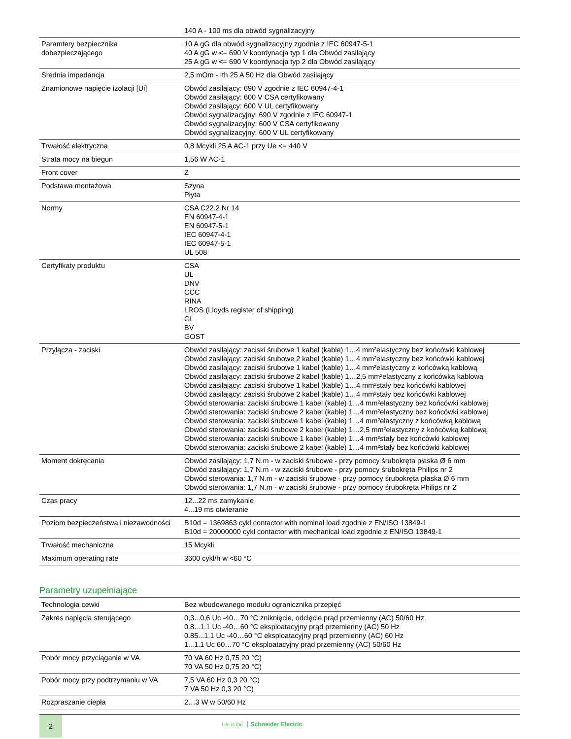| | 140 A - 100 ms dla obwód sygnalizacyjny |
| Paramtery bezpiecznika dobezpieczającego | 10 A gG dla obwód sygnalizacyjny zgodnie z IEC 60947-5-1 40 A gG w <= 690 V koordynacja typ 1 dla Obwód zasilający 25 A gG w <= 690 V koordynacja typ 2 dla Obwód zasilający |
| Srednia impedancja | 2,5 mOm - Ith 25 A 50 Hz dla Obwód zasilający |
| Znamionowe napięcie izolacji [Ui] | Obwód zasilający: 690 V zgodnie z IEC 60947-4-1 Obwód zasilający: 600 V CSA certyfikowany Obwód zasilający: 600 V UL certyfikowany Obwód sygnalizacyjny: 690 V zgodnie z IEC 60947-1 Obwód sygnalizacyjny: 600 V CSA certyfikowany Obwód sygnalizacyjny: 600 V UL certyfikowany |
| Trwałość elektryczna | 0,8 Mcykli 25 A AC-1 przy Ue <= 440 V |
| Strata mocy na biegun | 1,56 W AC-1 |
| Front cover | Z |
| Podstawa montażowa | Szyna Płyta |
| Normy | CSA C22.2 Nr 14 EN 60947-4-1 EN 60947-5-1 IEC 60947-4-1 IEC 60947-5-1 UL 508 |
| Certyfikaty produktu | CSA UL DNV CCC RINA LROS (Lloyds register of shipping) GL BV GOST |
| Przyłącza - zaciski | Obwód zasilający: zaciski śrubowe 1 kabel (kable) 1…4 mm²elastyczny bez końcówki kablowej Obwód zasilający: zaciski śrubowe 2 kabel (kable) 1…4 mm²elastyczny bez końcówki kablowej Obwód zasilający: zaciski śrubowe 1 kabel (kable) 1…4 mm²elastyczny z końcówką kablową Obwód zasilający: zaciski śrubowe 2 kabel (kable) 1…2,5 mm²elastyczny z końcówką kablową Obwód zasilający: zaciski śrubowe 1 kabel (kable) 1…4 mm²stały bez końcówki kablowej Obwód zasilający: zaciski śrubowe 2 kabel (kable) 1…4 mm²stały bez końcówki kablowej Obwód sterowania: zaciski śrubowe 1 kabel (kable) 1…4 mm²elastyczny bez końcówki kablowej Obwód sterowania: zaciski śrubowe 2 kabel (kable) 1…4 mm²elastyczny bez końcówki kablowej Obwód sterowania: zaciski śrubowe 1 kabel (kable) 1…4 mm²elastyczny z końcówką kablową Obwód sterowania: zaciski śrubowe 2 kabel (kable) 1…2,5 mm²elastyczny z końcówką kablową Obwód sterowania: zaciski śrubowe 1 kabel (kable) 1…4 mm²stały bez końcówki kablowej Obwód sterowania: zaciski śrubowe 2 kabel (kable) 1…4 mm²stały bez końcówki kablowej |
| Moment dokręcania | Obwód zasilający: 1,7 N.m - w zaciski śrubowe - przy pomocy śrubokręta płaska Ø 6 mm Obwód zasilający: 1,7 N.m - w zaciski śrubowe - przy pomocy śrubokręta Philips nr 2 Obwód sterowania: 1,7 N.m - w zaciski śrubowe - przy pomocy śrubokręta płaska Ø 6 mm Obwód sterowania: 1,7 N.m - w zaciski śrubowe - przy pomocy śrubokręta Philips nr 2 |
| Czas pracy | 12...22 ms zamykanie 4...19 ms otwieranie |
| Poziom bezpieczeństwa i niezawodności | B10d = 1369863 cykl contactor with nominal load zgodnie z EN/ISO 13849-1 B10d = 20000000 cykl contactor with mechanical load zgodnie z EN/ISO 13849-1 |
| Trwałość mechaniczna | 15 Mcykli |
| Maximum operating rate | 3600 cykl/h w <60 °C |
Parametry uzupełniające
| Technologia cewki | Bez wbudowanego modułu ogranicznika przepięć |
| Zakres napięcia sterującego | 0,3...0,6 Uc -40…70 °C zniknięcie, odcięcie prąd przemienny (AC) 50/60 Hz 0.8...1.1 Uc -40…60 °C eksploatacyjny prąd przemienny (AC) 50 Hz 0.85...1.1 Uc -40…60 °C eksploatacyjny prąd przemienny (AC) 60 Hz 1...1.1 Uc 60…70 °C eksploatacyjny prąd przemienny (AC) 50/60 Hz |
| Pobór mocy przyciąganie w VA | 70 VA 60 Hz 0,75 20 °C) 70 VA 50 Hz 0,75 20 °C) |
| Pobór mocy przy podtrzymaniu w VA | 7,5 VA 60 Hz 0,3 20 °C) 7 VA 50 Hz 0,3 20 °C) |
| Rozpraszanie ciepła | 2…3 W w 50/60 Hz |
2
Life Is On Schneider Electric